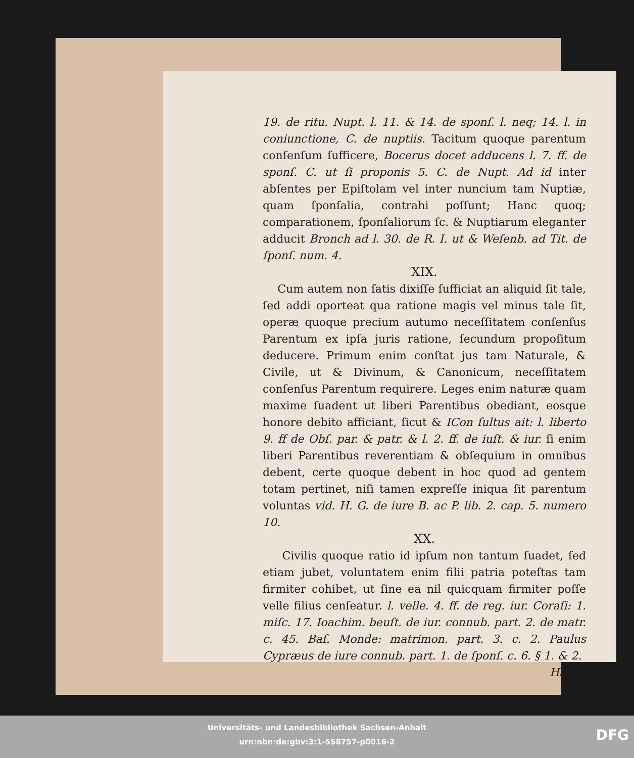19. de ritu. Nupt. l. 11. & 14. de sponſ. l. neq; 14. l. in coniunctione, C. de nuptiis. Tacitum quoque parentum conſenſum ſufficere, Bocerus docet adducens l. 7. ff. de sponſ. C. ut ſi proponis 5. C. de Nupt. Ad id inter abſentes per Epiſtolam vel inter nuncium tam Nuptiæ, quam ſponſalia, contrahi poſſunt; Hanc quoq; comparationem, ſponſaliorum ſc. & Nuptiarum eleganter adducit Bronch ad l. 30. de R. I. ut & Weſenb. ad Tit. de ſponſ. num. 4.
XIX.
Cum autem non ſatis dixiſſe ſufficiat an aliquid ſit tale, ſed addi oporteat qua ratione magis vel minus tale ſit, operæ quoque precium autumo neceſſitatem conſenſus Parentum ex ipſa juris ratione, ſecundum propoſitum deducere. Primum enim conſtat jus tam Naturale, & Civile, ut & Divinum, & Canonicum, neceſſitatem conſenſus Parentum requirere. Leges enim naturæ quam maxime ſuadent ut liberi Parentibus obediant, eosque honore debito afficiant, ſicut & ICon ſultus ait: l. liberto 9. ff de Obſ. par. & patr. & l. 2. ff. de iuſt. & iur. ſi enim liberi Parentibus reverentiam & obſequium in omnibus debent, certe quoque debent in hoc quod ad gentem totam pertinet, niſi tamen expreſſe iniqua ſit parentum voluntas vid. H. G. de iure B. ac P. lib. 2. cap. 5. numero 10.
XX.
Civilis quoque ratio id ipſum non tantum ſuadet, ſed etiam jubet, voluntatem enim filii patria poteſtas tam firmiter cohibet, ut ſine ea nil quicquam firmiter poſſe velle filius cenſeatur. l. velle. 4. ff. de reg. iur. Coraſi: 1. miſc. 17. Ioachim. beuſt. de iur. connub. part. 2. de matr. c. 45. Baſ. Monde: matrimon. part. 3. c. 2. Paulus Cypræus de iure connub. part. 1. de ſponſ. c. 6. § 1. & 2.
Harpr.
Universitäts- und Landesbibliothek Sachsen-Anhalt
urn:nbn:de:gbv:3:1-558757-p0016-2
DFG